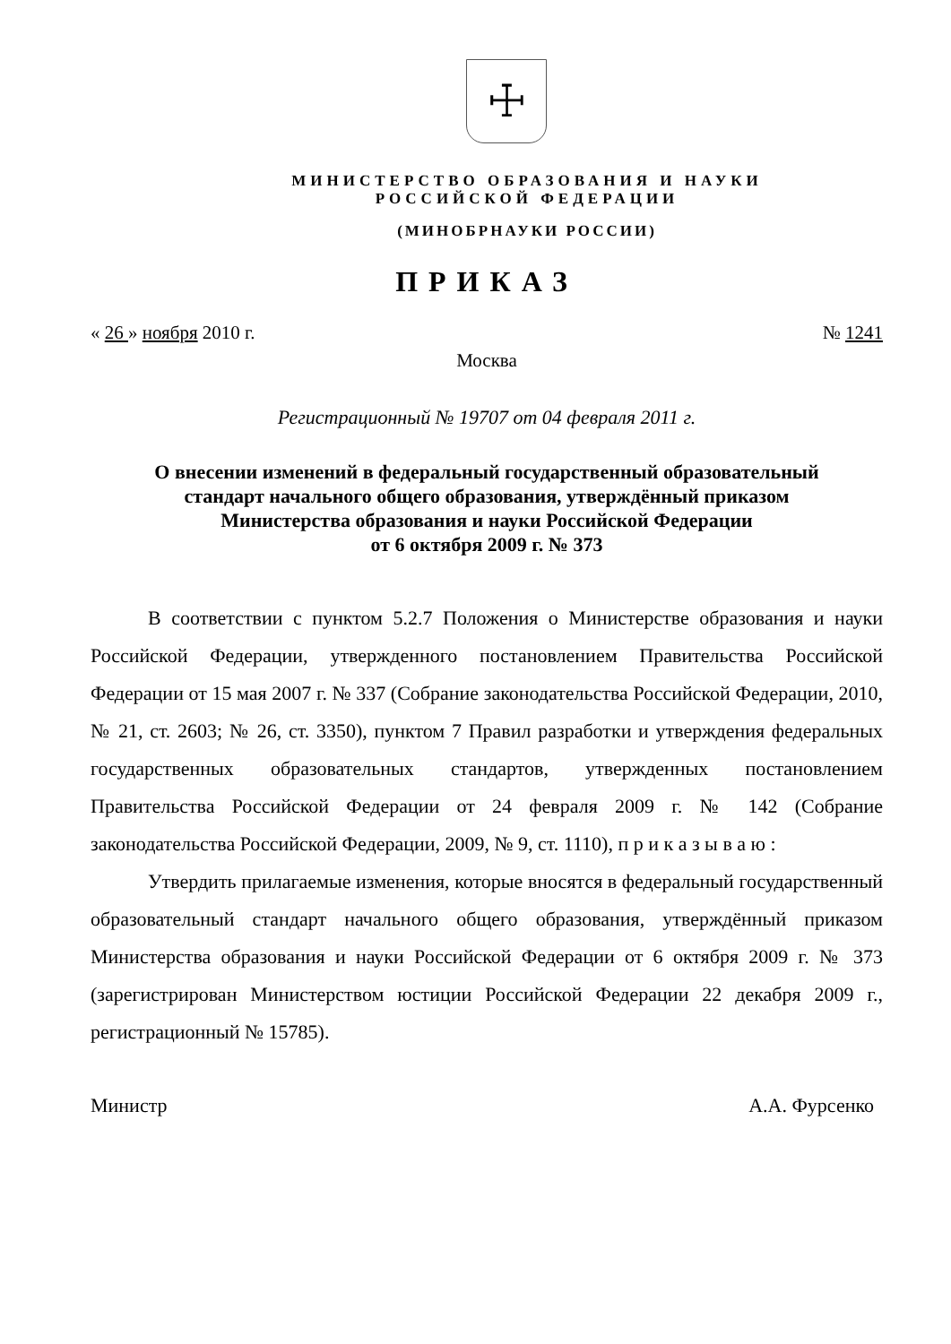☩
МИНИСТЕРСТВО ОБРАЗОВАНИЯ И НАУКИ
РОССИЙСКОЙ ФЕДЕРАЦИИ
(МИНОБРНАУКИ РОССИИ)
ПРИКАЗ
« 26 » ноября 2010 г. № 1241
Москва
Регистрационный № 19707 от 04 февраля 2011 г.
О внесении изменений в федеральный государственный образовательный
стандарт начального общего образования, утверждённый приказом
Министерства образования и науки Российской Федерации
от 6 октября 2009 г. № 373
В соответствии с пунктом 5.2.7 Положения о Министерстве образования и науки Российской Федерации, утвержденного постановлением Правительства Российской Федерации от 15 мая 2007 г. № 337 (Собрание законодательства Российской Федерации, 2010, № 21, ст. 2603; № 26, ст. 3350), пунктом 7 Правил разработки и утверждения федеральных государственных образовательных стандартов, утвержденных постановлением Правительства Российской Федерации от 24 февраля 2009 г. № 142 (Собрание законодательства Российской Федерации, 2009, № 9, ст. 1110), п р и к а з ы в а ю :
Утвердить прилагаемые изменения, которые вносятся в федеральный государственный образовательный стандарт начального общего образования, утверждённый приказом Министерства образования и науки Российской Федерации от 6 октября 2009 г. № 373 (зарегистрирован Министерством юстиции Российской Федерации 22 декабря 2009 г., регистрационный № 15785).
Министр А.А. Фурсенко